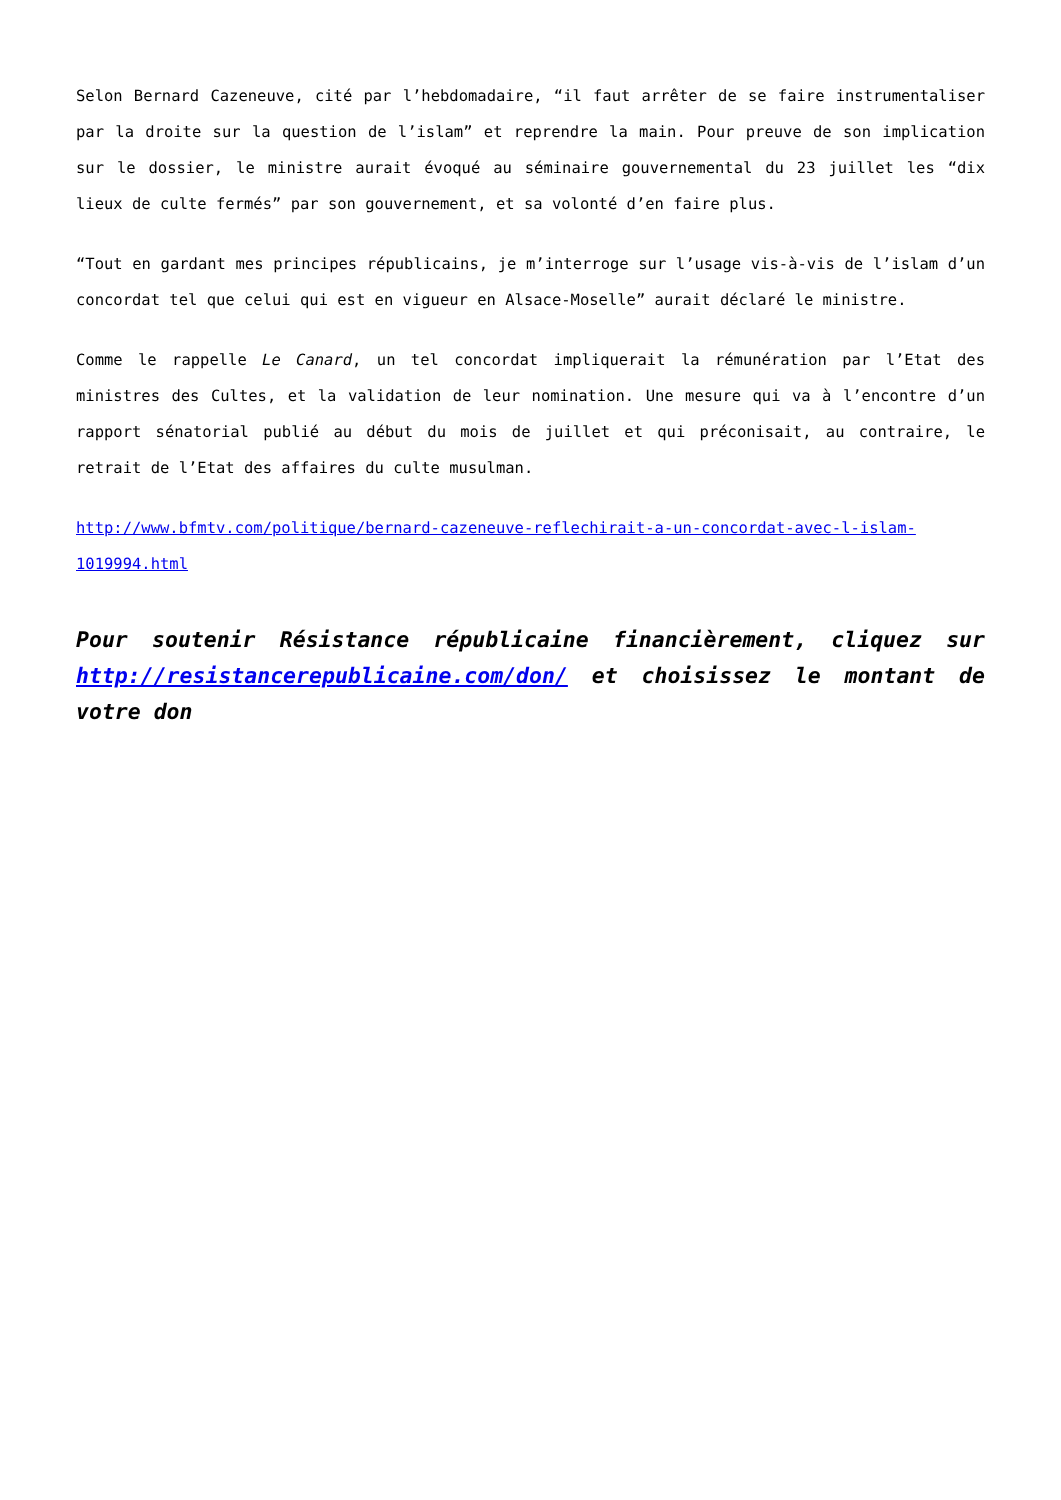Selon Bernard Cazeneuve, cité par l’hebdomadaire, “il faut arrêter de se faire instrumentaliser par la droite sur la question de l’islam” et reprendre la main. Pour preuve de son implication sur le dossier, le ministre aurait évoqué au séminaire gouvernemental du 23 juillet les “dix lieux de culte fermés” par son gouvernement, et sa volonté d’en faire plus.
“Tout en gardant mes principes républicains, je m’interroge sur l’usage vis-à-vis de l’islam d’un concordat tel que celui qui est en vigueur en Alsace-Moselle” aurait déclaré le ministre.
Comme le rappelle Le Canard, un tel concordat impliquerait la rémunération par l’Etat des ministres des Cultes, et la validation de leur nomination. Une mesure qui va à l’encontre d’un rapport sénatorial publié au début du mois de juillet et qui préconisait, au contraire, le retrait de l’Etat des affaires du culte musulman.
http://www.bfmtv.com/politique/bernard-cazeneuve-reflechirait-a-un-concordat-avec-l-islam-1019994.html
Pour soutenir Résistance républicaine financièrement, cliquez sur http://resistancerepublicaine.com/don/ et choisissez le montant de votre don